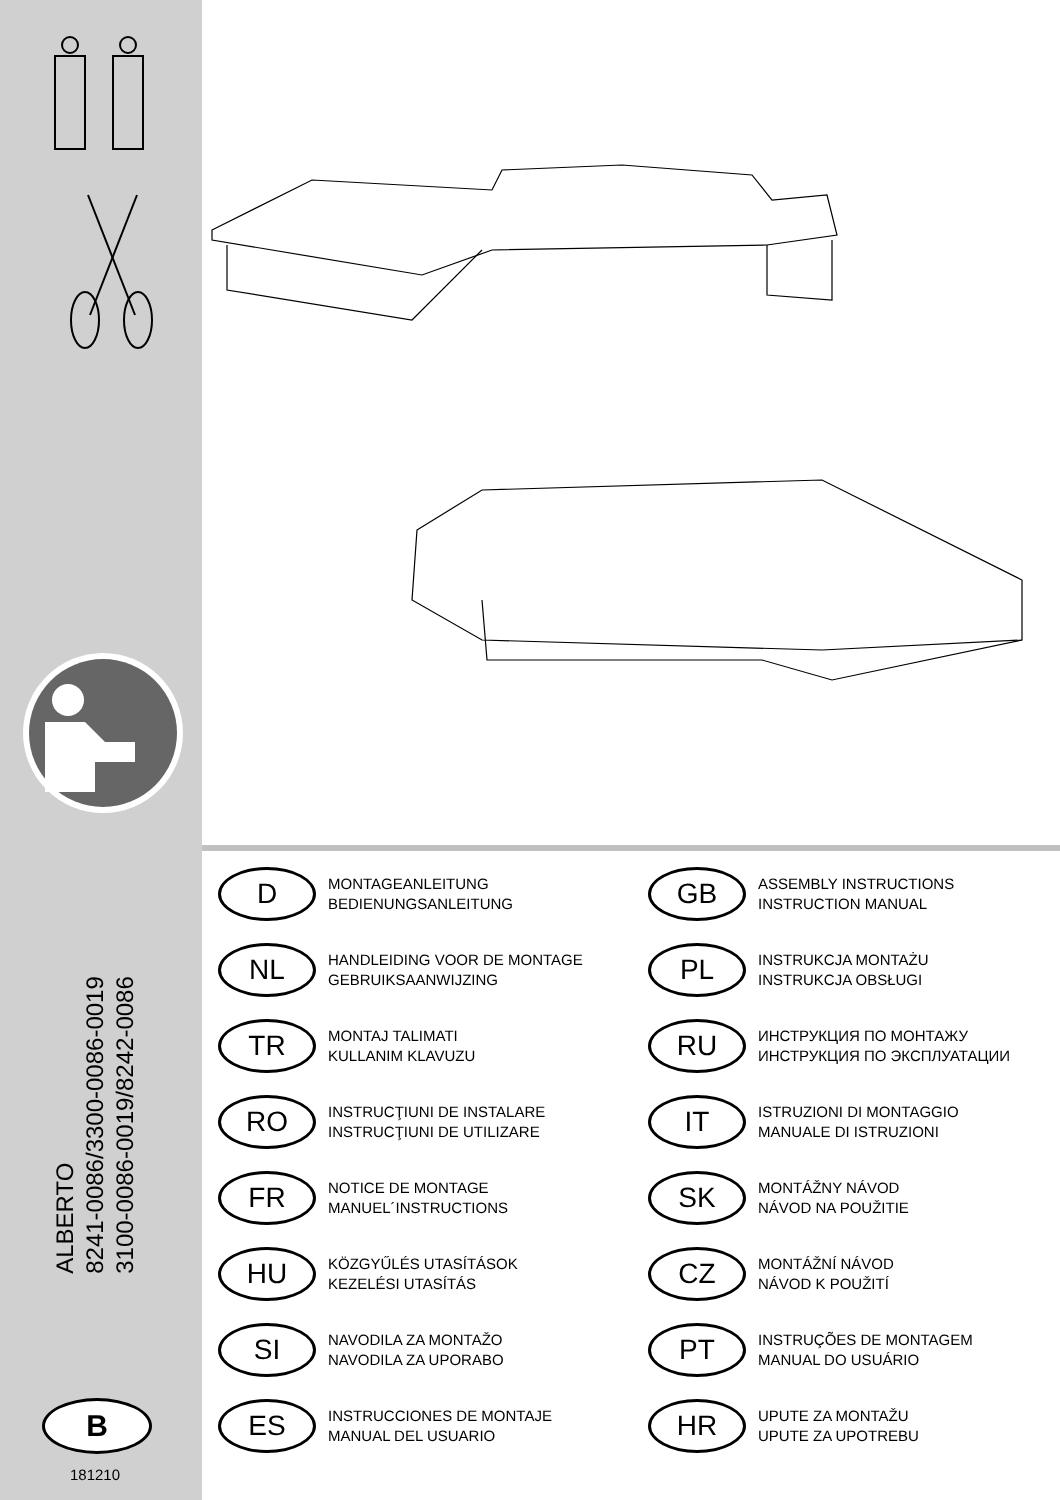ALBERTO
8241-0086/3300-0086-0019
3100-0086-0019/8242-0086
B
181210
D
MONTAGEANLEITUNG
BEDIENUNGSANLEITUNG
GB
ASSEMBLY INSTRUCTIONS
INSTRUCTION MANUAL
NL
HANDLEIDING VOOR DE MONTAGE
GEBRUIKSAANWIJZING
PL
INSTRUKCJA MONTAŻU
INSTRUKCJA OBSŁUGI
TR
MONTAJ TALIMATI
KULLANIM KLAVUZU
RU
ИНСТРУКЦИЯ ПО МОНТАЖУ
ИНСТРУКЦИЯ ПО ЭКСПЛУАТАЦИИ
RO
INSTRUCŢIUNI DE INSTALARE
INSTRUCŢIUNI DE UTILIZARE
IT
ISTRUZIONI DI MONTAGGIO
MANUALE DI ISTRUZIONI
FR
NOTICE DE MONTAGE
MANUEL´INSTRUCTIONS
SK
MONTÁŽNY NÁVOD
NÁVOD NA POUŽITIE
HU
KÖZGYŰLÉS UTASÍTÁSOK
KEZELÉSI UTASÍTÁS
CZ
MONTÁŽNÍ NÁVOD
NÁVOD K POUŽITÍ
SI
NAVODILA ZA MONTAŽO
NAVODILA ZA UPORABO
PT
INSTRUÇÕES DE MONTAGEM
MANUAL DO USUÁRIO
ES
INSTRUCCIONES DE MONTAJE
MANUAL DEL USUARIO
HR
UPUTE ZA MONTAŽU
UPUTE ZA UPOTREBU